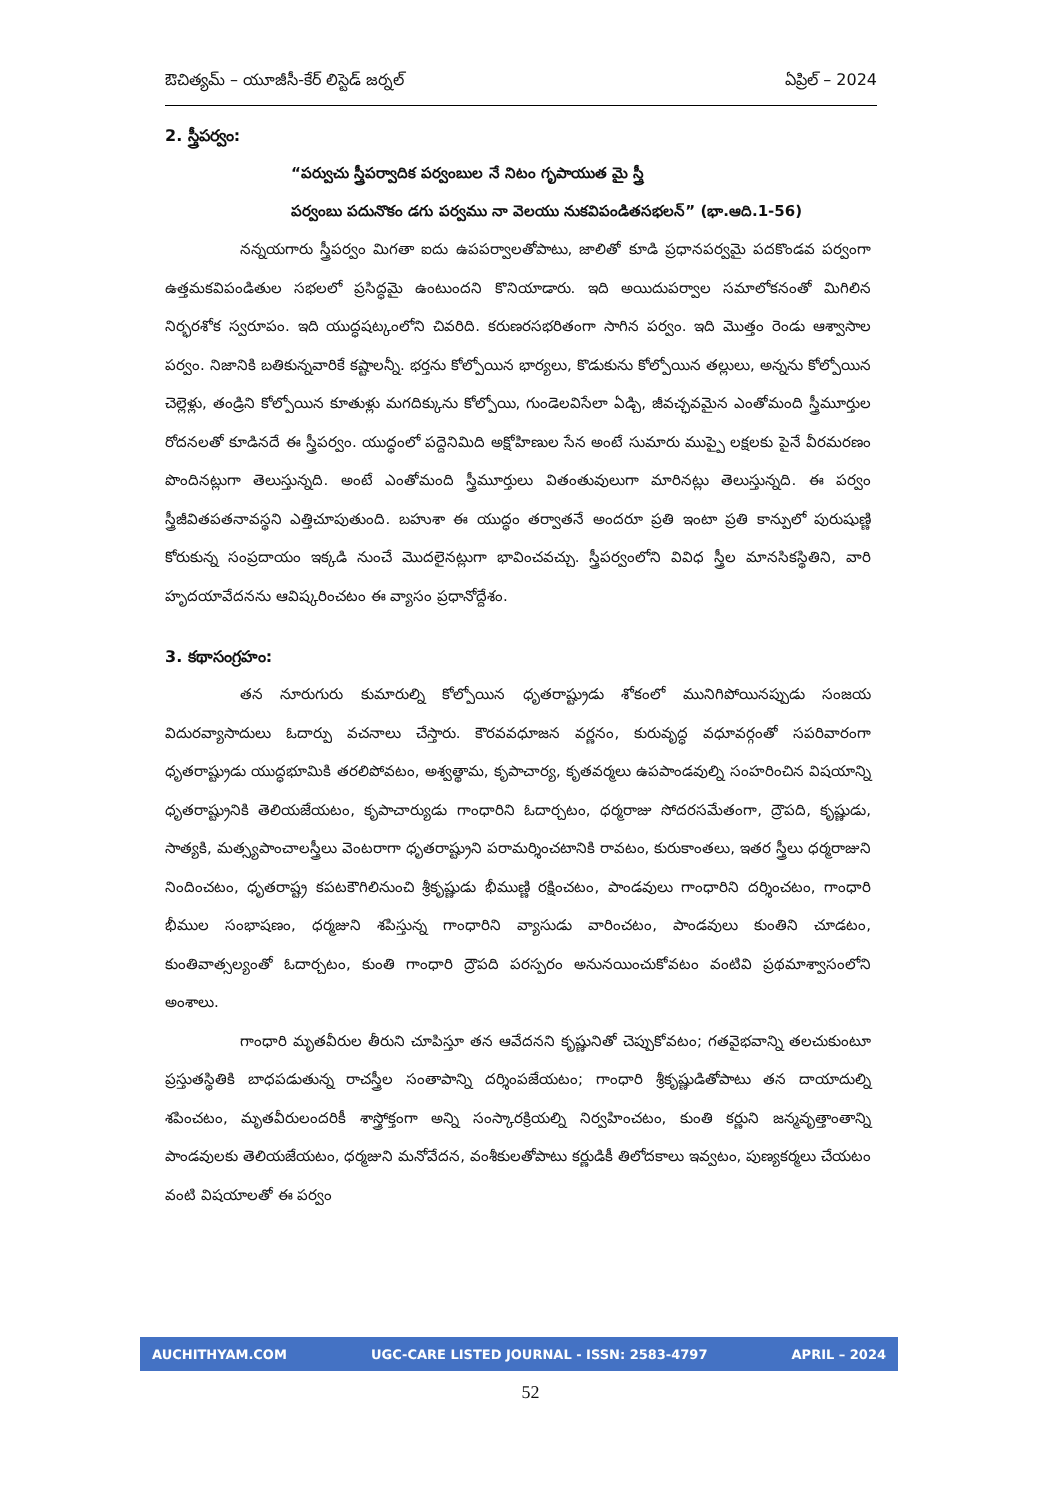ఔచిత్యమ్ – యూజీసీ-కేర్ లిస్టెడ్ జర్నల్ ఏప్రిల్ – 2024
2. స్త్రీపర్వం:
“పర్వుచు స్త్రీపర్వాదిక పర్వంబుల నే నిటం గృపాయుత మై స్త్రీ
పర్వంబు పదునొకం డగు పర్వము నా వెలయు నుకవిపండితసభలన్” (భా.ఆది.1-56)
నన్నయగారు స్త్రీపర్వం మిగతా ఐదు ఉపపర్వాలతోపాటు, జాలితో కూడి ప్రధానపర్వమై పదకొండవ పర్వంగా ఉత్తమకవిపండితుల సభలలో ప్రసిద్ధమై ఉంటుందని కొనియాడారు. ఇది అయిదుపర్వాల సమాలోకనంతో మిగిలిన నిర్భరశోక స్వరూపం. ఇది యుద్ధషట్కంలోని చివరిది. కరుణరసభరితంగా సాగిన పర్వం. ఇది మొత్తం రెండు ఆశ్వాసాల పర్వం. నిజానికి బతికున్నవారికే కష్టాలన్నీ. భర్తను కోల్పోయిన భార్యలు, కొడుకును కోల్పోయిన తల్లులు, అన్నను కోల్పోయిన చెల్లెళ్లు, తండ్రిని కోల్పోయిన కూతుళ్లు మగదిక్కును కోల్పోయి, గుండెలవిసేలా ఏడ్చి, జీవచ్ఛవమైన ఎంతోమంది స్త్రీమూర్తుల రోదనలతో కూడినదే ఈ స్త్రీపర్వం. యుద్ధంలో పద్దెనిమిది అక్షోహిణుల సేన అంటే సుమారు ముప్పై లక్షలకు పైనే వీరమరణం పొందినట్లుగా తెలుస్తున్నది. అంటే ఎంతోమంది స్త్రీమూర్తులు వితంతువులుగా మారినట్లు తెలుస్తున్నది. ఈ పర్వం స్త్రీజీవితపతనావస్థని ఎత్తిచూపుతుంది. బహుశా ఈ యుద్ధం తర్వాతనే అందరూ ప్రతి ఇంటా ప్రతి కాన్పులో పురుషుణ్ణి కోరుకున్న సంప్రదాయం ఇక్కడి నుంచే మొదలైనట్లుగా భావించవచ్చు. స్త్రీపర్వంలోని వివిధ స్త్రీల మానసికస్థితిని, వారి హృదయావేదనను ఆవిష్కరించటం ఈ వ్యాసం ప్రధానోద్దేశం.
3. కథాసంగ్రహం:
తన నూరుగురు కుమారుల్ని కోల్పోయిన ధృతరాష్ట్రుడు శోకంలో మునిగిపోయినప్పుడు సంజయ విదురవ్యాసాదులు ఓదార్పు వచనాలు చేస్తారు. కౌరవవధూజన వర్ణనం, కురువృద్ధ వధూవర్గంతో సపరివారంగా ధృతరాష్ట్రుడు యుద్ధభూమికి తరలిపోవటం, అశ్వత్థామ, కృపాచార్య, కృతవర్మలు ఉపపాండవుల్ని సంహరించిన విషయాన్ని ధృతరాష్ట్రునికి తెలియజేయటం, కృపాచార్యుడు గాంధారిని ఓదార్చటం, ధర్మరాజు సోదరసమేతంగా, ద్రౌపది, కృష్ణుడు, సాత్యకి, మత్స్యపాంచాలస్త్రీలు వెంటరాగా ధృతరాష్ట్రుని పరామర్శించటానికి రావటం, కురుకాంతలు, ఇతర స్త్రీలు ధర్మరాజుని నిందించటం, ధృతరాష్ట్ర కపటకౌగిలినుంచి శ్రీకృష్ణుడు భీముణ్ణి రక్షించటం, పాండవులు గాంధారిని దర్శించటం, గాంధారి భీముల సంభాషణం, ధర్మజుని శపిస్తున్న గాంధారిని వ్యాసుడు వారించటం, పాండవులు కుంతిని చూడటం, కుంతివాత్సల్యంతో ఓదార్చటం, కుంతి గాంధారి ద్రౌపది పరస్పరం అనునయించుకోవటం వంటివి ప్రథమాశ్వాసంలోని అంశాలు.
గాంధారి మృతవీరుల తీరుని చూపిస్తూ తన ఆవేదనని కృష్ణునితో చెప్పుకోవటం; గతవైభవాన్ని తలచుకుంటూ ప్రస్తుతస్థితికి బాధపడుతున్న రాచస్త్రీల సంతాపాన్ని దర్శింపజేయటం; గాంధారి శ్రీకృష్ణుడితోపాటు తన దాయాదుల్ని శపించటం, మృతవీరులందరికీ శాస్త్రోక్తంగా అన్ని సంస్కారక్రియల్ని నిర్వహించటం, కుంతి కర్ణుని జన్మవృత్తాంతాన్ని పాండవులకు తెలియజేయటం, ధర్మజుని మనోవేదన, వంశీకులతోపాటు కర్ణుడికీ తిలోదకాలు ఇవ్వటం, పుణ్యకర్మలు చేయటం వంటి విషయాలతో ఈ పర్వం
AUCHITHYAM.COM UGC-CARE LISTED JOURNAL - ISSN: 2583-4797 APRIL – 2024
52